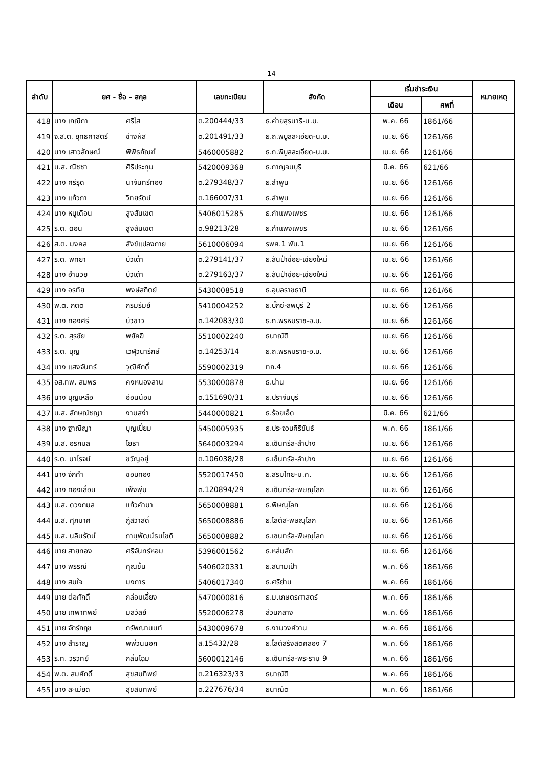14
| ลำดับ | ยศ - ชื่อ - สกุล | | เลขทะเบียน | สังกัด | เริ่มชำระเงิน | | หมายเหตุ |
| --- | --- | --- | --- | --- | --- | --- | --- |
| | | | | | เดือน | ศพที่ | |
| 418 | นาง เกณิกา | ศรีใส | ต.200444/33 | ธ.ค่ายสุรนารี-น.ม. | พ.ค. 66 | 1861/66 | |
| 419 | จ.ส.ต. ยุทธศาสตร์ | ช่างผัส | ต.201491/33 | ธ.ถ.พิบูลละเอียด-น.ม. | เม.ย. 66 | 1261/66 | |
| 420 | นาง เสาวลักษณ์ | พิพิธภัณฑ์ | 5460005882 | ธ.ถ.พิบูลละเอียด-น.ม. | เม.ย. 66 | 1261/66 | |
| 421 | น.ส. ณิชชา | ศิริประทุม | 5420009368 | ธ.กาญจนบุรี | มี.ค. 66 | 621/66 | |
| 422 | นาง ศรีรุด | นาจันทร์ทอง | ต.279348/37 | ธ.ลำพูน | เม.ย. 66 | 1261/66 | |
| 423 | นาง แก้วภา | วิทยรัตน์ | ต.166007/31 | ธ.ลำพูน | เม.ย. 66 | 1261/66 | |
| 424 | นาง หนูเดือน | สูงสันเขต | 5406015285 | ธ.กำแพงเพชร | เม.ย. 66 | 1261/66 | |
| 425 | ร.ต. ดอน | สูงสันเขต | ต.98213/28 | ธ.กำแพงเพชร | เม.ย. 66 | 1261/66 | |
| 426 | ส.ต. มงคล | สังข์แปลงกาย | 5610006094 | รพศ.1 พัน.1 | เม.ย. 66 | 1261/66 | |
| 427 | ร.ต. พิทยา | บัวเต้า | ต.279141/37 | ธ.สันป่าข่อย-เชียงใหม่ | เม.ย. 66 | 1261/66 | |
| 428 | นาง อำนวย | บัวเต้า | ต.279163/37 | ธ.สันป่าข่อย-เชียงใหม่ | เม.ย. 66 | 1261/66 | |
| 429 | นาง อรทัย | พงษ์สถิตย์ | 5430008518 | ธ.อุบลราชธานี | เม.ย. 66 | 1261/66 | |
| 430 | พ.ต. กิตติ | กริมรัมย์ | 5410004252 | ธ.บิ๊กซี-ลพบุรี 2 | เม.ย. 66 | 1261/66 | |
| 431 | นาง ทองศรี | บัวขาว | ต.142083/30 | ธ.ถ.พรหมราช-อ.บ. | เม.ย. 66 | 1261/66 | |
| 432 | ร.ต. สุรชัย | พยัคฆี | 5510002240 | ธนาณัติ | เม.ย. 66 | 1261/66 | |
| 433 | ร.ต. บุญ | เวฬุวนารักษ์ | ต.14253/14 | ธ.ถ.พรหมราช-อ.บ. | เม.ย. 66 | 1261/66 | |
| 434 | นาง แสงจันทร์ | วุฒิศักดิ์ | 5590002319 | ทภ.4 | เม.ย. 66 | 1261/66 | |
| 435 | อส.ทพ. สมพร | คงหนองลาน | 5530000878 | ธ.น่าน | เม.ย. 66 | 1261/66 | |
| 436 | นาง บุญเหลือ | อ่อนน้อม | ต.151690/31 | ธ.ปราจีนบุรี | เม.ย. 66 | 1261/66 | |
| 437 | น.ส. ลักษณ์ชญา | งามสง่า | 5440000821 | ธ.ร้อยเอ็ด | มี.ค. 66 | 621/66 | |
| 438 | นาง ฐาณิญา | บุญเปี่ยม | 5450005935 | ธ.ประจวบคีรีขันธ์ | พ.ค. 66 | 1861/66 | |
| 439 | น.ส. อรกมล | โยธา | 5640003294 | ธ.เซ็นทรัล-ลำปาง | เม.ย. 66 | 1261/66 | |
| 440 | ร.ต. มาโรจน์ | ขวัญอยู่ | ต.106038/28 | ธ.เซ็นทรัล-ลำปาง | เม.ย. 66 | 1261/66 | |
| 441 | นาง จักคำ | ขอบทอง | 5520017450 | ธ.สริมไทย-ม.ค. | เม.ย. 66 | 1261/66 | |
| 442 | นาง ทองเลื่อน | เพ็งพุ่ม | ต.120894/29 | ธ.เซ็นทรัล-พิษณุโลก | เม.ย. 66 | 1261/66 | |
| 443 | น.ส. ดวงกมล | แก้วคำมา | 5650008881 | ธ.พิษณุโลก | เม.ย. 66 | 1261/66 | |
| 444 | น.ส. ศุภมาศ | ภู่สวาสดิ์ | 5650008886 | ธ.โลตัส-พิษณุโลก | เม.ย. 66 | 1261/66 | |
| 445 | น.ส. นลินรัตน์ | ภานุพัฒน์ธนโชติ | 5650008882 | ธ.เซนทรัล-พิษณุโลก | เม.ย. 66 | 1261/66 | |
| 446 | นาย สายทอง | ศรีจันทร์หอม | 5396001562 | ธ.หล่มสัก | เม.ย. 66 | 1261/66 | |
| 447 | นาง พรรณี | คุณชื่น | 5406020331 | ธ.สนามเป้า | พ.ค. 66 | 1861/66 | |
| 448 | นาง สมใจ | มงการ | 5406017340 | ธ.ศรีย่าน | พ.ค. 66 | 1861/66 | |
| 449 | นาย ต่อศักดิ์ | กล่อมเอี้ยง | 5470000816 | ธ.ม.เกษตรศาสตร์ | พ.ค. 66 | 1861/66 | |
| 450 | นาย เทพาทิพย์ | มลิวัลย์ | 5520006278 | ส่วนกลาง | พ.ค. 66 | 1861/66 | |
| 451 | นาย จักร์กฤช | กรัพณานนท์ | 5430009678 | ธ.งามวงศ์วาน | พ.ค. 66 | 1861/66 | |
| 452 | นาง สำราญ | พิพ่วนนอก | ส.15432/28 | ธ.โลตัสรังสิตคลอง 7 | พ.ค. 66 | 1861/66 | |
| 453 | ร.ท. วรวิทย์ | กลิ่นโฉม | 5600012146 | ธ.เซ็นทรัล-พระราม 9 | พ.ค. 66 | 1861/66 | |
| 454 | พ.ต. สมศักดิ์ | สุขสมทิพย์ | ต.216323/33 | ธนาณัติ | พ.ค. 66 | 1861/66 | |
| 455 | นาง ละเมียด | สุขสมทิพย์ | ต.227676/34 | ธนาณัติ | พ.ค. 66 | 1861/66 | |